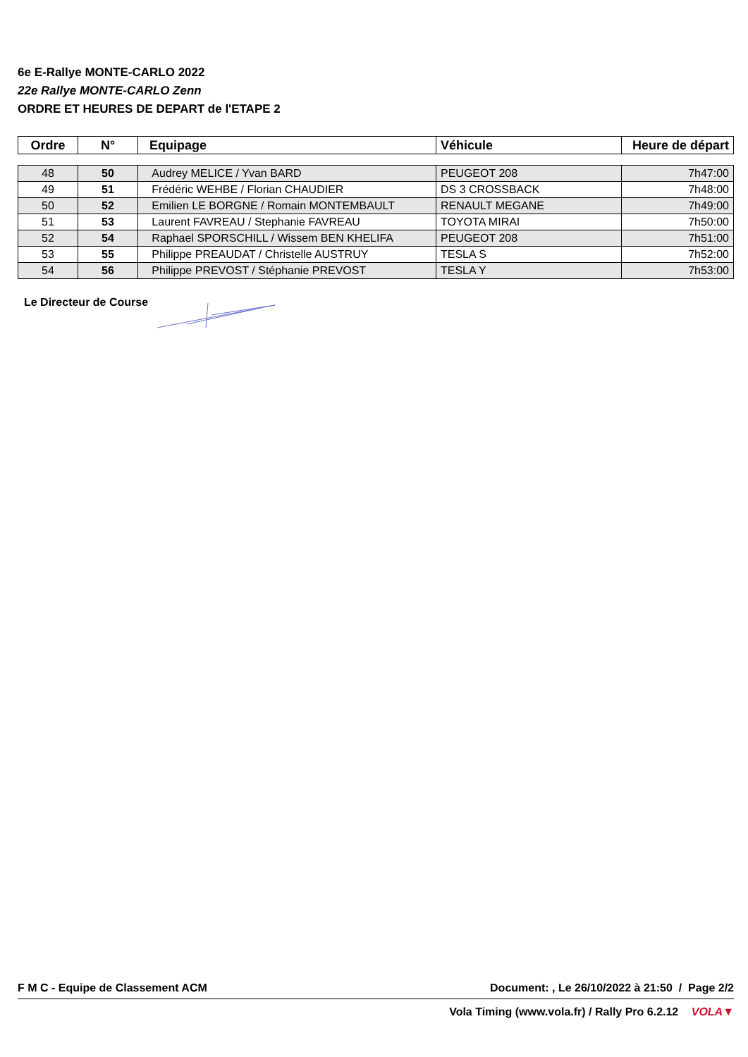6e E-Rallye MONTE-CARLO 2022
22e Rallye MONTE-CARLO Zenn
ORDRE ET HEURES DE DEPART de l'ETAPE 2
| Ordre | N° | Equipage | Véhicule | Heure de départ |
| --- | --- | --- | --- | --- |
| 48 | 50 | Audrey MELICE / Yvan BARD | PEUGEOT 208 | 7h47:00 |
| 49 | 51 | Frédéric WEHBE / Florian CHAUDIER | DS 3 CROSSBACK | 7h48:00 |
| 50 | 52 | Emilien LE BORGNE / Romain MONTEMBAULT | RENAULT MEGANE | 7h49:00 |
| 51 | 53 | Laurent FAVREAU / Stephanie FAVREAU | TOYOTA MIRAI | 7h50:00 |
| 52 | 54 | Raphael SPORSCHILL / Wissem BEN KHELIFA | PEUGEOT 208 | 7h51:00 |
| 53 | 55 | Philippe PREAUDAT / Christelle AUSTRUY | TESLA S | 7h52:00 |
| 54 | 56 | Philippe PREVOST / Stéphanie PREVOST | TESLA Y | 7h53:00 |
Le Directeur de Course
F M C - Equipe de Classement ACM Document: , Le 26/10/2022 à 21:50 / Page 2/2
Vola Timing (www.vola.fr) / Rally Pro 6.2.12 VOLA▼